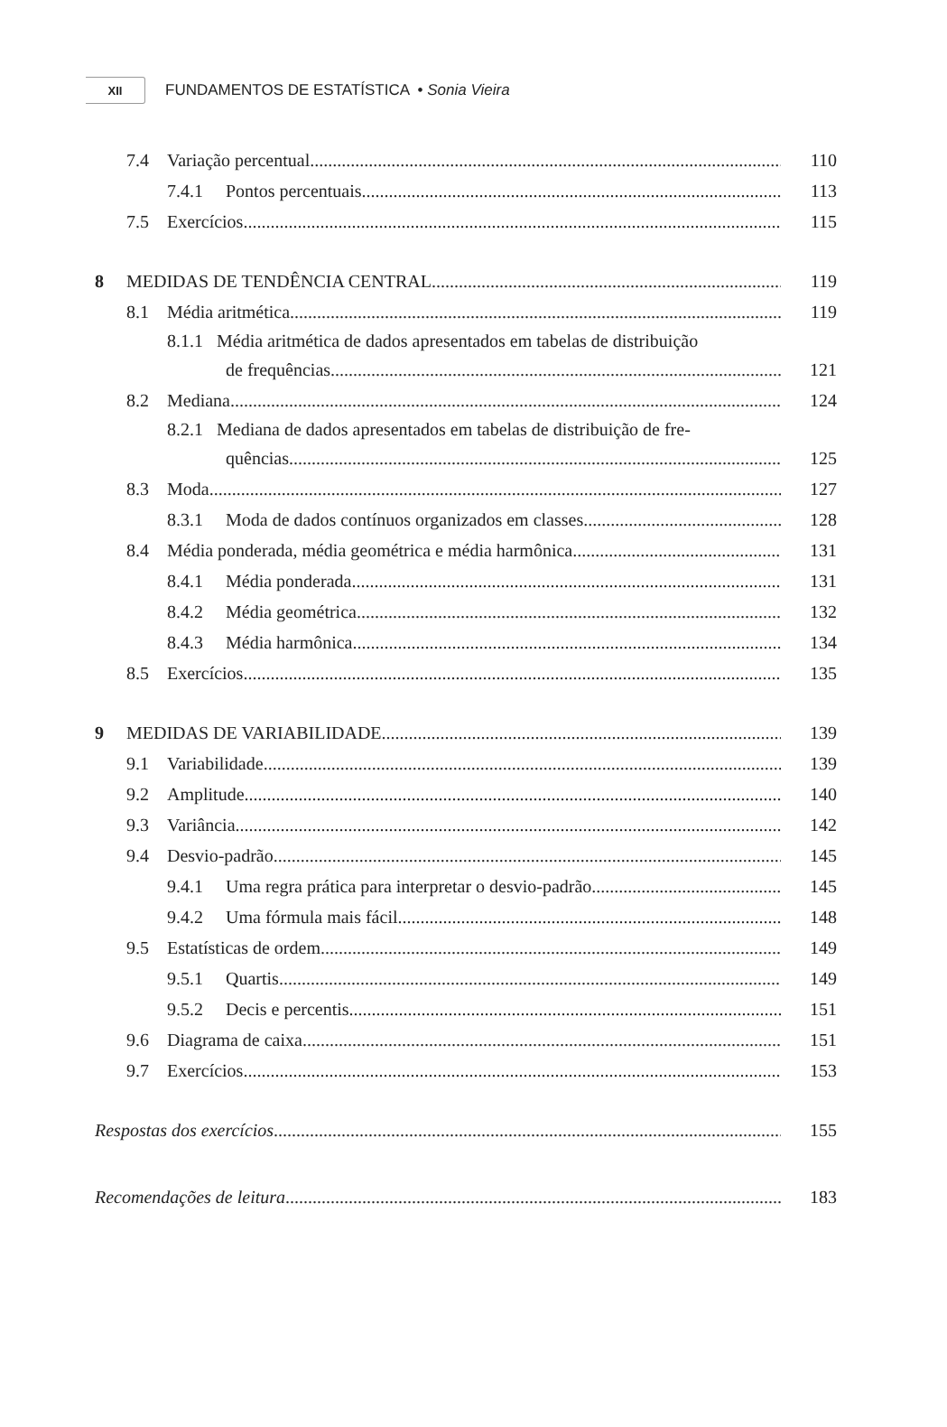XII
FUNDAMENTOS DE ESTATÍSTICA • Sonia Vieira
7.4 Variação percentual
110
7.4.1 Pontos percentuais
113
7.5 Exercícios
115
8 MEDIDAS DE TENDÊNCIA CENTRAL
119
8.1 Média aritmética
119
8.1.1 Média aritmética de dados apresentados em tabelas de distribuição
de frequências
121
8.2 Mediana
124
8.2.1 Mediana de dados apresentados em tabelas de distribuição de fre-
quências
125
8.3 Moda
127
8.3.1 Moda de dados contínuos organizados em classes
128
8.4 Média ponderada, média geométrica e média harmônica
131
8.4.1 Média ponderada
131
8.4.2 Média geométrica
132
8.4.3 Média harmônica
134
8.5 Exercícios
135
9 MEDIDAS DE VARIABILIDADE
139
9.1 Variabilidade
139
9.2 Amplitude
140
9.3 Variância
142
9.4 Desvio-padrão
145
9.4.1 Uma regra prática para interpretar o desvio-padrão
145
9.4.2 Uma fórmula mais fácil
148
9.5 Estatísticas de ordem
149
9.5.1 Quartis
149
9.5.2 Decis e percentis
151
9.6 Diagrama de caixa
151
9.7 Exercícios
153
Respostas dos exercícios
155
Recomendações de leitura
183